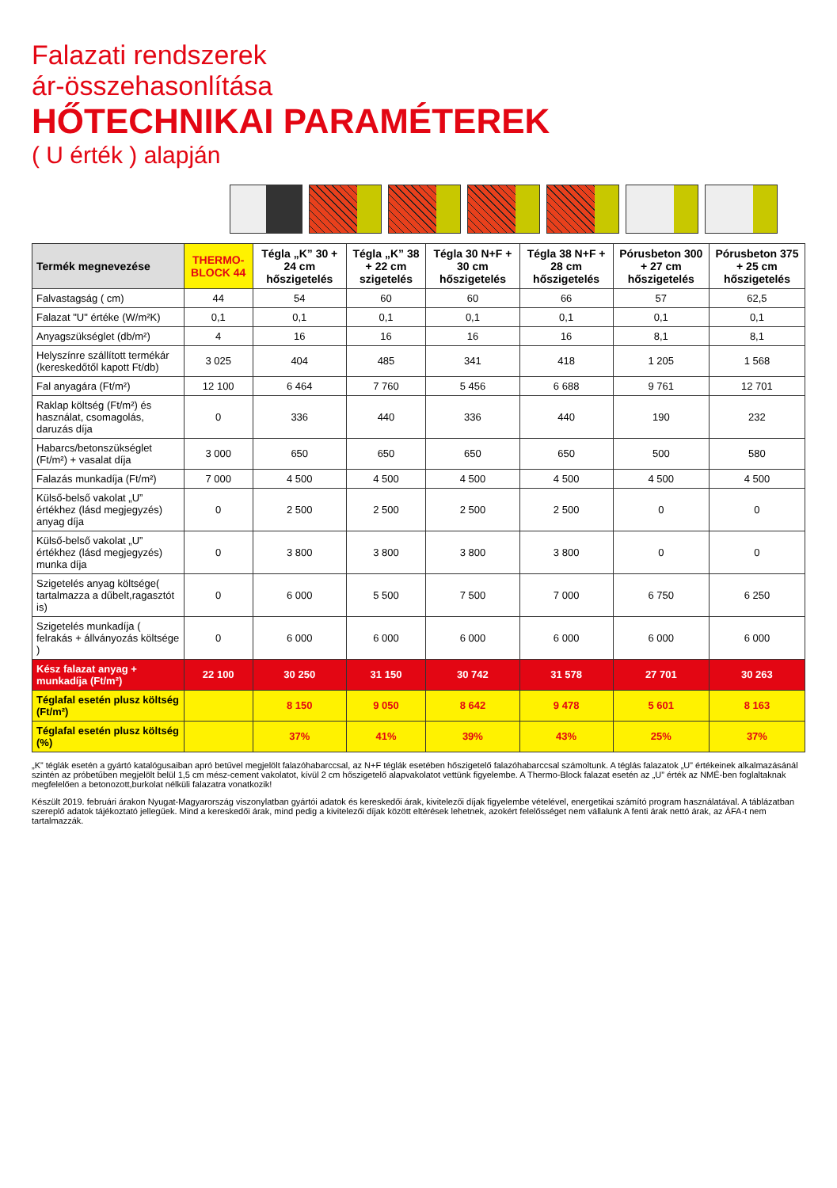Falazati rendszerek
ár-összehasonlítása
HŐTECHNIKAI PARAMÉTEREK
( U érték ) alapján
| Termék megnevezése | THERMO-BLOCK 44 | Tégla „K” 30 + 24 cm hőszigetelés | Tégla „K” 38 + 22 cm szigetelés | Tégla 30 N+F + 30 cm hőszigetelés | Tégla 38 N+F + 28 cm hőszigetelés | Pórusbeton 300 + 27 cm hőszigetelés | Pórusbeton 375 + 25 cm hőszigetelés |
| --- | --- | --- | --- | --- | --- | --- | --- |
| Falvastagság ( cm) | 44 | 54 | 60 | 60 | 66 | 57 | 62,5 |
| Falazat "U" értéke (W/m²K) | 0,1 | 0,1 | 0,1 | 0,1 | 0,1 | 0,1 | 0,1 |
| Anyagszükséglet (db/m²) | 4 | 16 | 16 | 16 | 16 | 8,1 | 8,1 |
| Helyszínre szállított termékár (kereskedőtől kapott Ft/db) | 3 025 | 404 | 485 | 341 | 418 | 1 205 | 1 568 |
| Fal anyagára (Ft/m²) | 12 100 | 6 464 | 7 760 | 5 456 | 6 688 | 9 761 | 12 701 |
| Raklap költség (Ft/m²) és használat, csomagolás, daruzás díja | 0 | 336 | 440 | 336 | 440 | 190 | 232 |
| Habarcs/betonszükséglet (Ft/m²) + vasalat díja | 3 000 | 650 | 650 | 650 | 650 | 500 | 580 |
| Falazás munkadíja (Ft/m²) | 7 000 | 4 500 | 4 500 | 4 500 | 4 500 | 4 500 | 4 500 |
| Külső-belső vakolat „U” értékhez (lásd megjegyzés) anyag díja | 0 | 2 500 | 2 500 | 2 500 | 2 500 | 0 | 0 |
| Külső-belső vakolat „U” értékhez (lásd megjegyzés) munka díja | 0 | 3 800 | 3 800 | 3 800 | 3 800 | 0 | 0 |
| Szigetelés anyag költsége( tartalmazza a dűbelt,ragasztót is) | 0 | 6 000 | 5 500 | 7 500 | 7 000 | 6 750 | 6 250 |
| Szigetelés munkadíja ( felrakás + állványozás költsége ) | 0 | 6 000 | 6 000 | 6 000 | 6 000 | 6 000 | 6 000 |
| Kész falazat anyag + munkadíja (Ft/m²) | 22 100 | 30 250 | 31 150 | 30 742 | 31 578 | 27 701 | 30 263 |
| Téglafal esetén plusz költség (Ft/m²) | | 8 150 | 9 050 | 8 642 | 9 478 | 5 601 | 8 163 |
| Téglafal esetén plusz költség (%) | | 37% | 41% | 39% | 43% | 25% | 37% |
„K” téglák esetén a gyártó katalógusaiban apró betűvel megjelölt falazóhabarccsal, az N+F téglák esetében hőszigetelő falazóhabarccsal számoltunk. A téglás falazatok „U” értékeinek alkalmazásánál szintén az próbetűben megjelölt belül 1,5 cm mész-cement vakolatot, kívül 2 cm hőszigetelő alapvakolatot vettünk figyelembe. A Thermo-Block falazat esetén az „U” érték az NMÉ-ben foglaltaknak megfelelően a betonozott,burkolat nélküli falazatra vonatkozik!
Készült 2019. februári árakon Nyugat-Magyarország viszonylatban gyártói adatok és kereskedői árak, kivitelezői díjak figyelembe vételével, energetikai számító program használatával. A táblázatban szereplő adatok tájékoztató jellegűek. Mind a kereskedői árak, mind pedig a kivitelezői díjak között eltérések lehetnek, azokért felelősséget nem vállalunk A fenti árak nettó árak, az ÁFA-t nem tartalmazzák.